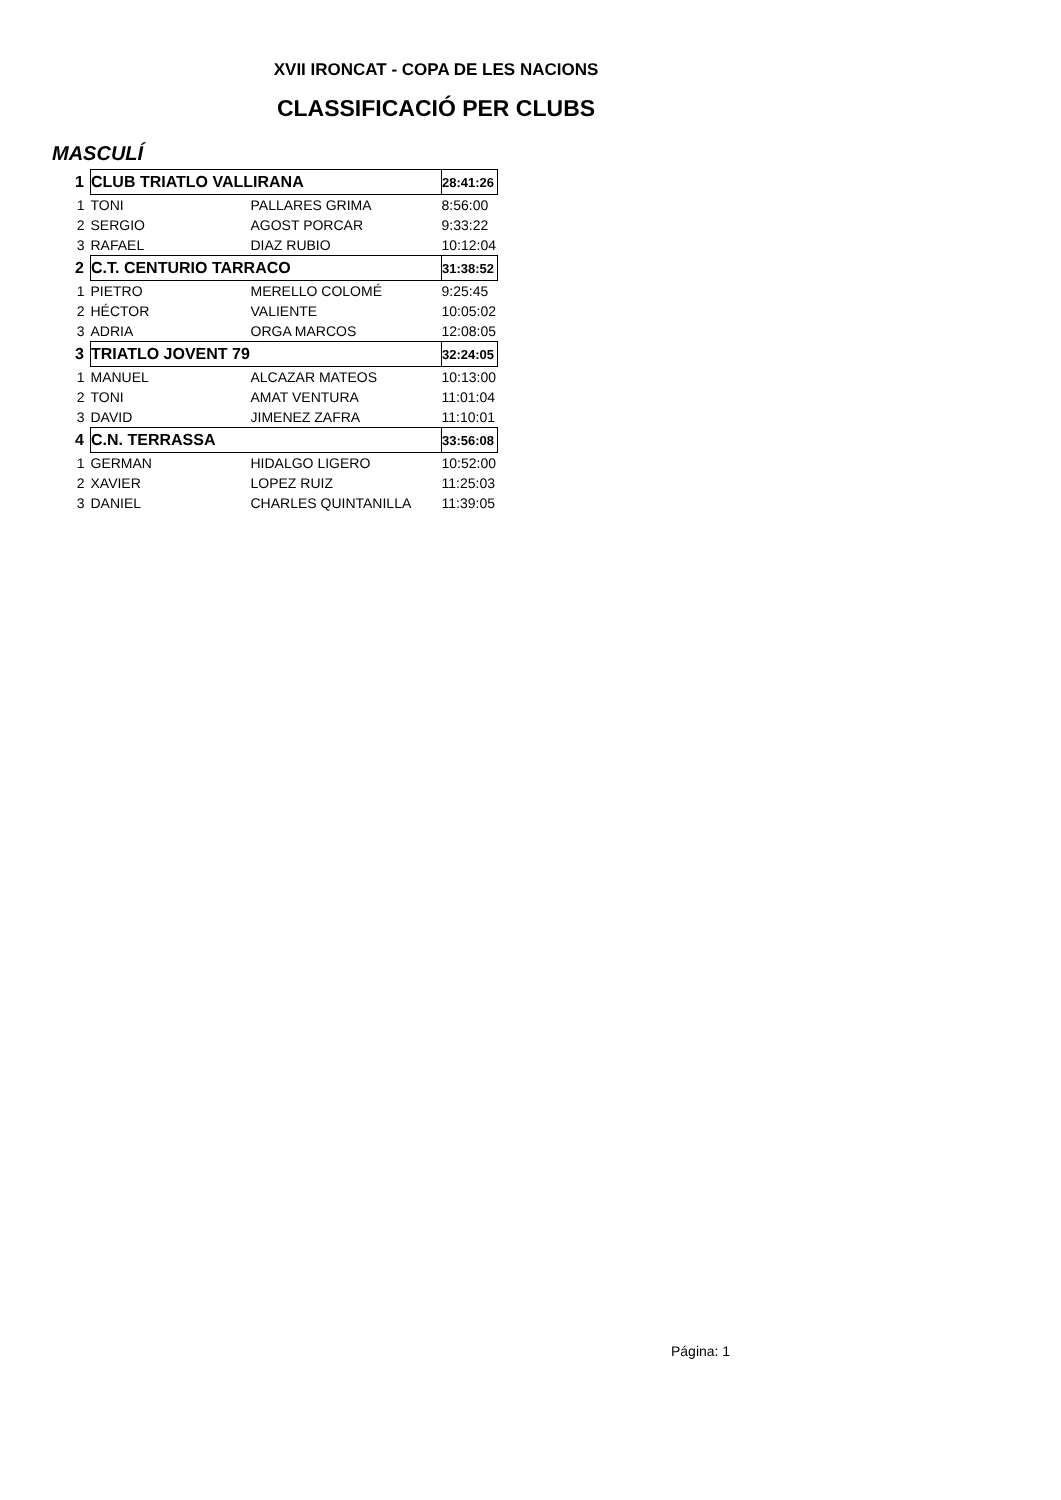XVII IRONCAT - COPA DE LES NACIONS
CLASSIFICACIÓ PER CLUBS
MASCULÍ
| 1 | CLUB TRIATLO VALLIRANA | | 28:41:26 |
| 1 | TONI | PALLARES GRIMA | 8:56:00 |
| 2 | SERGIO | AGOST PORCAR | 9:33:22 |
| 3 | RAFAEL | DIAZ RUBIO | 10:12:04 |
| 2 | C.T. CENTURIO TARRACO | | 31:38:52 |
| 1 | PIETRO | MERELLO COLOMÉ | 9:25:45 |
| 2 | HÉCTOR | VALIENTE | 10:05:02 |
| 3 | ADRIA | ORGA MARCOS | 12:08:05 |
| 3 | TRIATLO JOVENT 79 | | 32:24:05 |
| 1 | MANUEL | ALCAZAR MATEOS | 10:13:00 |
| 2 | TONI | AMAT VENTURA | 11:01:04 |
| 3 | DAVID | JIMENEZ ZAFRA | 11:10:01 |
| 4 | C.N. TERRASSA | | 33:56:08 |
| 1 | GERMAN | HIDALGO LIGERO | 10:52:00 |
| 2 | XAVIER | LOPEZ RUIZ | 11:25:03 |
| 3 | DANIEL | CHARLES QUINTANILLA | 11:39:05 |
Página: 1